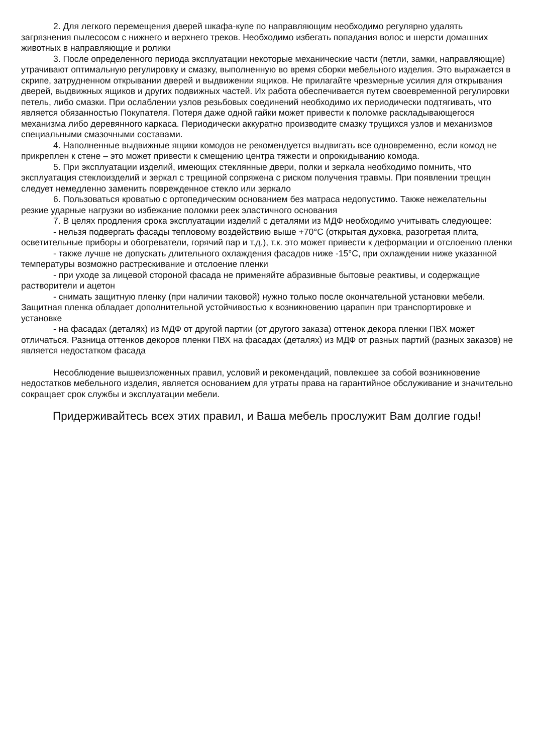2. Для легкого перемещения дверей шкафа-купе по направляющим необходимо регулярно удалять загрязнения пылесосом с нижнего и верхнего треков. Необходимо избегать попадания волос и шерсти домашних животных в направляющие и ролики
3. После определенного периода эксплуатации некоторые механические части (петли, замки, направляющие) утрачивают оптимальную регулировку и смазку, выполненную во время сборки мебельного изделия. Это выражается в скрипе, затрудненном открывании дверей и выдвижении ящиков. Не прилагайте чрезмерные усилия для открывания дверей, выдвижных ящиков и других подвижных частей. Их работа обеспечивается путем своевременной регулировки петель, либо смазки. При ослаблении узлов резьбовых соединений необходимо их периодически подтягивать, что является обязанностью Покупателя. Потеря даже одной гайки может привести к поломке раскладывающегося механизма либо деревянного каркаса. Периодически аккуратно производите смазку трущихся узлов и механизмов специальными смазочными составами.
4. Наполненные выдвижные ящики комодов не рекомендуется выдвигать все одновременно, если комод не прикреплен к стене – это может привести к смещению центра тяжести и опрокидыванию комода.
5. При эксплуатации изделий, имеющих стеклянные двери, полки и зеркала необходимо помнить, что эксплуатация стеклоизделий и зеркал с трещиной сопряжена с риском получения травмы. При появлении трещин следует немедленно заменить поврежденное стекло или зеркало
6. Пользоваться кроватью с ортопедическим основанием без матраса недопустимо. Также нежелательны резкие ударные нагрузки во избежание поломки реек эластичного основания
7. В целях продления срока эксплуатации изделий с деталями из МДФ необходимо учитывать следующее:
- нельзя подвергать фасады тепловому воздействию выше +70°С (открытая духовка, разогретая плита, осветительные приборы и обогреватели, горячий пар и т.д.), т.к. это может привести к деформации и отслоению пленки
- также лучше не допускать длительного охлаждения фасадов ниже -15°С, при охлаждении ниже указанной температуры возможно растрескивание и отслоение пленки
- при уходе за лицевой стороной фасада не применяйте абразивные бытовые реактивы, и содержащие растворители и ацетон
- снимать защитную пленку (при наличии таковой) нужно только после окончательной установки мебели. Защитная пленка обладает дополнительной устойчивостью к возникновению царапин при транспортировке и установке
- на фасадах (деталях) из МДФ от другой партии (от другого заказа) оттенок декора пленки ПВХ может отличаться. Разница оттенков декоров пленки ПВХ на фасадах (деталях) из МДФ от разных партий (разных заказов) не является недостатком фасада
Несоблюдение вышеизложенных правил, условий и рекомендаций, повлекшее за собой возникновение недостатков мебельного изделия, является основанием для утраты права на гарантийное обслуживание и значительно сокращает срок службы и эксплуатации мебели.
Придерживайтесь всех этих правил, и Ваша мебель прослужит Вам долгие годы!